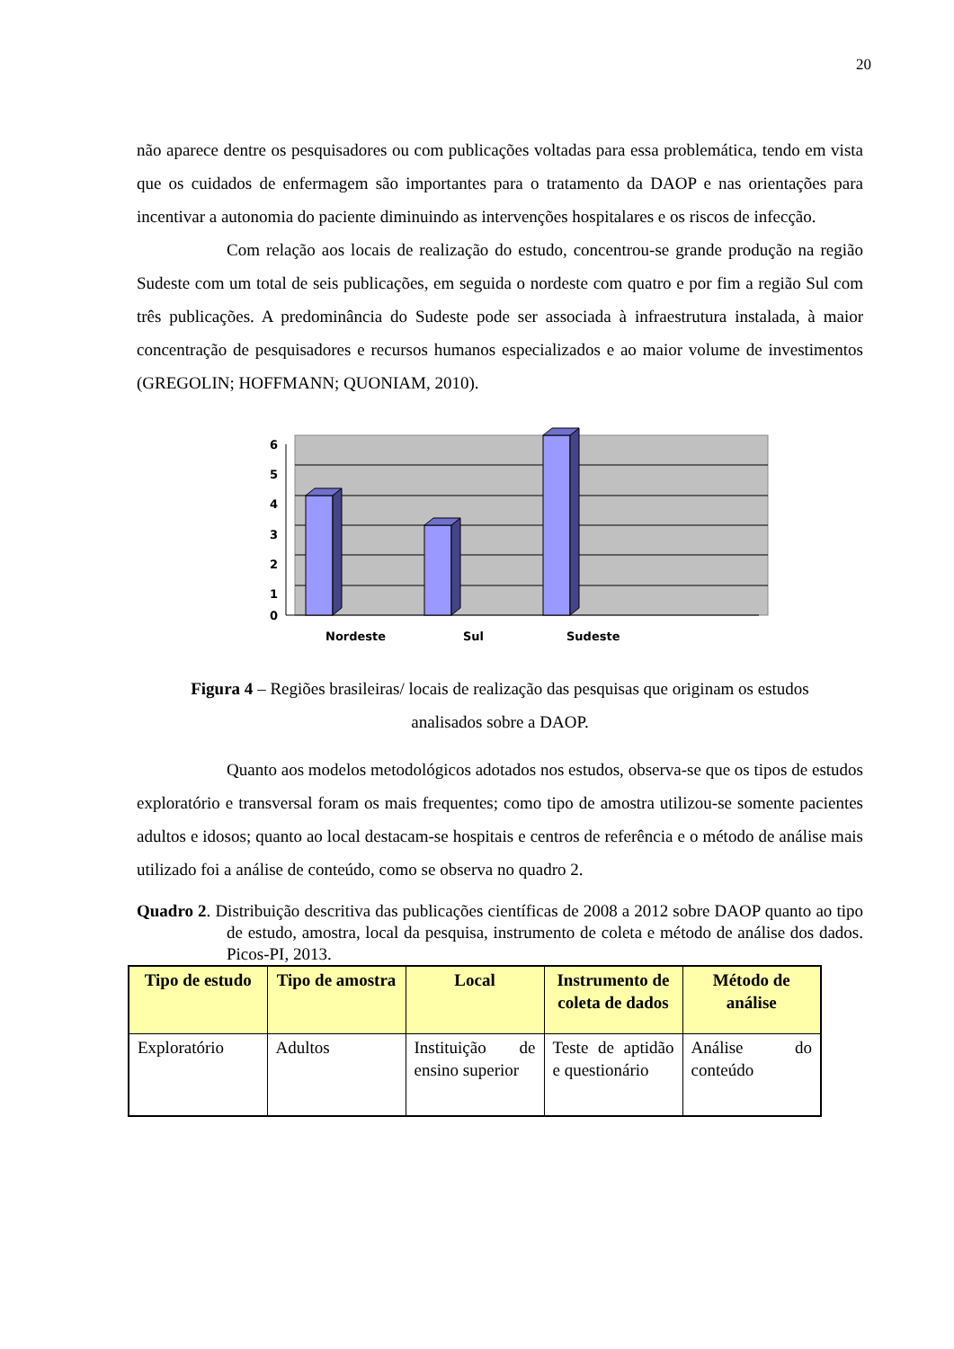20
não aparece dentre os pesquisadores ou com publicações voltadas para essa problemática, tendo em vista que os cuidados de enfermagem são importantes para o tratamento da DAOP e nas orientações para incentivar a autonomia do paciente diminuindo as intervenções hospitalares e os riscos de infecção.
Com relação aos locais de realização do estudo, concentrou-se grande produção na região Sudeste com um total de seis publicações, em seguida o nordeste com quatro e por fim a região Sul com três publicações. A predominância do Sudeste pode ser associada à infraestrutura instalada, à maior concentração de pesquisadores e recursos humanos especializados e ao maior volume de investimentos (GREGOLIN; HOFFMANN; QUONIAM, 2010).
6
5
4
3
2
1
0
Nordeste
Sul
Sudeste
Figura 4 – Regiões brasileiras/ locais de realização das pesquisas que originam os estudos
analisados sobre a DAOP.
Quanto aos modelos metodológicos adotados nos estudos, observa-se que os tipos de estudos exploratório e transversal foram os mais frequentes; como tipo de amostra utilizou-se somente pacientes adultos e idosos; quanto ao local destacam-se hospitais e centros de referência e o método de análise mais utilizado foi a análise de conteúdo, como se observa no quadro 2.
Quadro 2. Distribuição descritiva das publicações científicas de 2008 a 2012 sobre DAOP quanto ao tipo de estudo, amostra, local da pesquisa, instrumento de coleta e método de análise dos dados. Picos-PI, 2013.
| Tipo de estudo | Tipo de amostra | Local | Instrumento de coleta de dados | Método de análise |
| --- | --- | --- | --- | --- |
| Exploratório | Adultos | Instituição de ensino superior | Teste de aptidão e questionário | Análise do conteúdo |